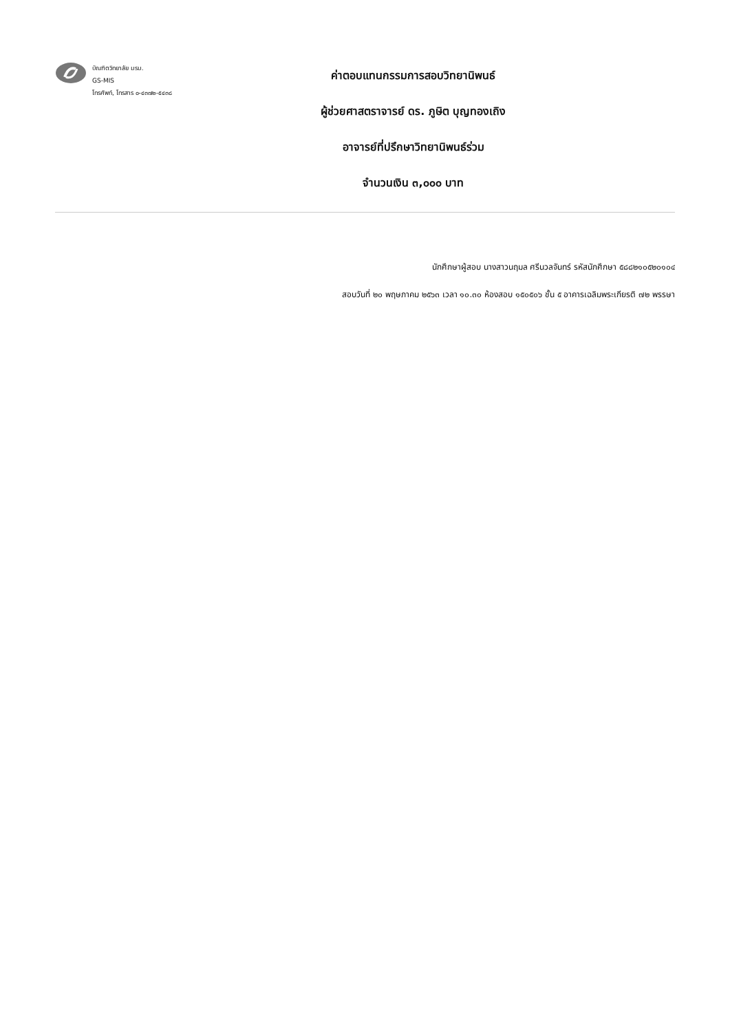บัณฑิตวิทยาลัย มรม.
GS-MIS
โทรศัพท์, โทรสาร ๐-๔๓๗๒-๕๔๓๘
ค่าตอบแทนกรรมการสอบวิทยานิพนธ์
ผู้ช่วยศาสตราจารย์ ดร. ภูษิต บุญทองเถิง
อาจารย์ที่ปรึกษาวิทยานิพนธ์ร่วม
จำนวนเงิน ๓,๐๐๐ บาท
นักศึกษาผู้สอบ นางสาวนฤมล ศรีนวลจันทร์ รหัสนักศึกษา ๕๘๘๒๑๐๕๒๐๑๐๔
สอบวันที่ ๒๐ พฤษภาคม ๒๕๖๓ เวลา ๑๐.๓๐ ห้องสอบ ๑๕๐๕๐๖ ชั้น ๕ อาคารเฉลิมพระเกียรติ ๗๒ พรรษา